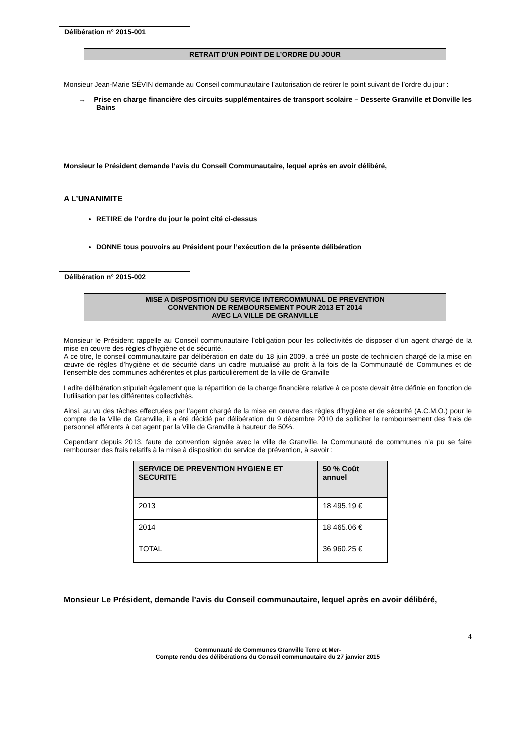Délibération n° 2015-001
RETRAIT D’UN POINT DE L’ORDRE DU JOUR
Monsieur Jean-Marie SÉVIN demande au Conseil communautaire l’autorisation de retirer le point suivant de l’ordre du jour :
→ Prise en charge financière des circuits supplémentaires de transport scolaire – Desserte Granville et Donville les Bains
Monsieur le Président demande l’avis du Conseil Communautaire, lequel après en avoir délibéré,
A L’UNANIMITE
RETIRE de l’ordre du jour le point cité ci-dessus
DONNE tous pouvoirs au Président pour l’exécution de la présente délibération
Délibération n° 2015-002
MISE A DISPOSITION DU SERVICE INTERCOMMUNAL DE PREVENTION
CONVENTION DE REMBOURSEMENT POUR 2013 ET 2014
AVEC LA VILLE DE GRANVILLE
Monsieur le Président rappelle au Conseil communautaire l’obligation pour les collectivités de disposer d’un agent chargé de la mise en œuvre des règles d’hygiène et de sécurité.
A ce titre, le conseil communautaire par délibération en date du 18 juin 2009, a créé un poste de technicien chargé de la mise en œuvre de règles d’hygiène et de sécurité dans un cadre mutualisé au profit à la fois de la Communauté de Communes et de l’ensemble des communes adhérentes et plus particulièrement de la ville de Granville
Ladite délibération stipulait également que la répartition de la charge financière relative à ce poste devait être définie en fonction de l’utilisation par les différentes collectivités.
Ainsi, au vu des tâches effectuées par l’agent chargé de la mise en œuvre des règles d’hygiène et de sécurité (A.C.M.O.) pour le compte de la Ville de Granville, il a été décidé par délibération du 9 décembre 2010 de solliciter le remboursement des frais de personnel afférents à cet agent par la Ville de Granville à hauteur de 50%.
Cependant depuis 2013, faute de convention signée avec la ville de Granville, la Communauté de communes n’a pu se faire rembourser des frais relatifs à la mise à disposition du service de prévention, à savoir :
| SERVICE DE PREVENTION HYGIENE ET SECURITE | 50 % Coût annuel |
| --- | --- |
| 2013 | 18 495.19 € |
| 2014 | 18 465.06 € |
| TOTAL | 36 960.25 € |
Monsieur Le Président, demande l’avis du Conseil communautaire, lequel après en avoir délibéré,
4
Communauté de Communes Granville Terre et Mer-
Compte rendu des délibérations du Conseil communautaire du 27 janvier 2015